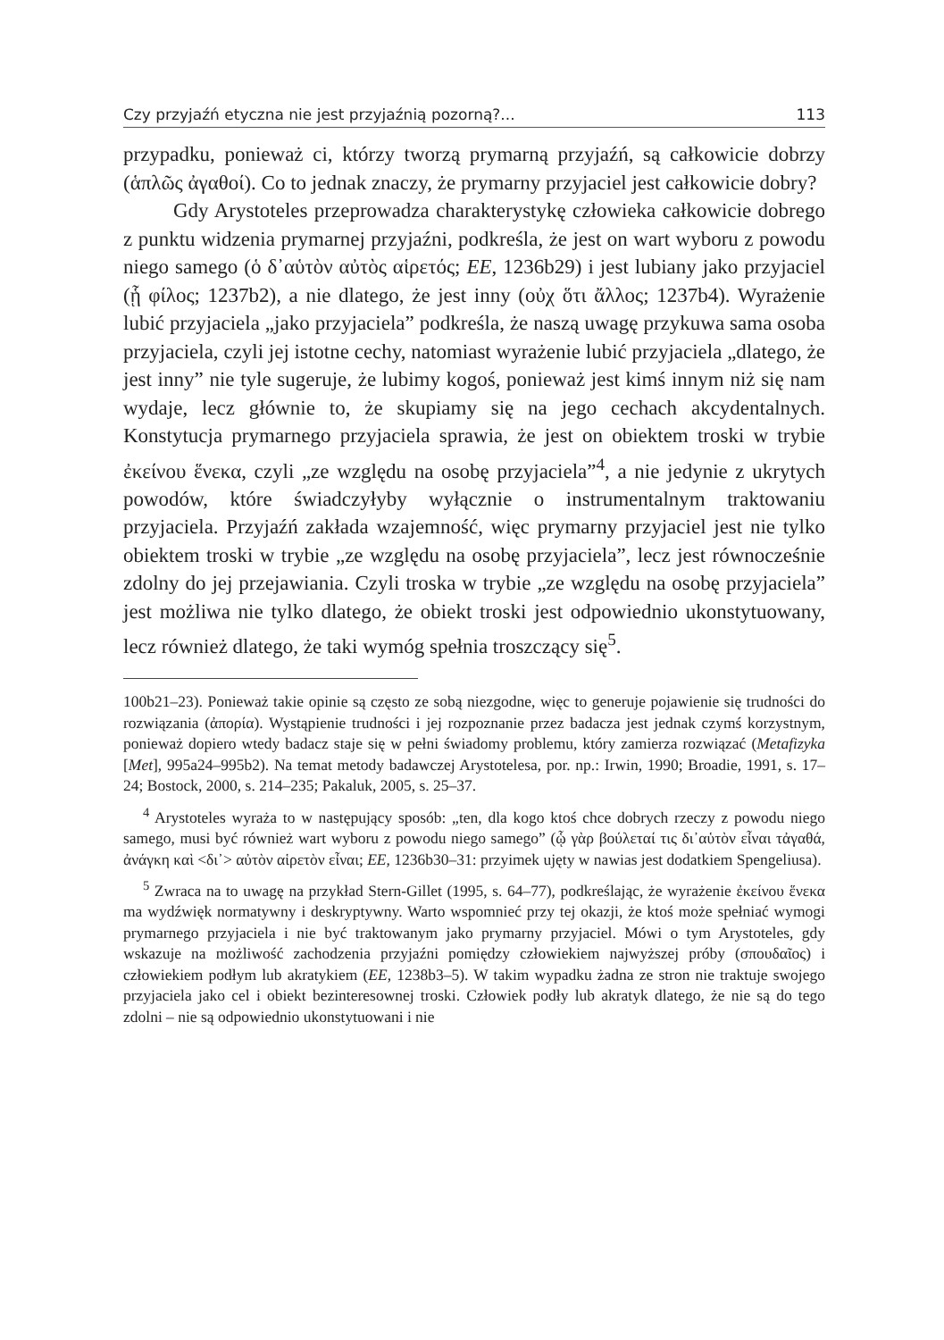Czy przyjaźń etyczna nie jest przyjaźnią pozorną?... 113
przypadku, ponieważ ci, którzy tworzą prymarną przyjaźń, są całkowicie dobrzy (ἁπλῶς ἀγαθοί). Co to jednak znaczy, że prymarny przyjaciel jest całkowicie dobry?
Gdy Arystoteles przeprowadza charakterystykę człowieka całkowicie dobrego z punktu widzenia prymarnej przyjaźni, podkreśla, że jest on wart wyboru z powodu niego samego (ὁ δ᾽αὑτὸν αὐτὸς αἱρετός; EE, 1236b29) i jest lubiany jako przyjaciel (ᾗ φίλος; 1237b2), a nie dlatego, że jest inny (οὐχ ὅτι ἄλλος; 1237b4). Wyrażenie lubić przyjaciela „jako przyjaciela” podkreśla, że naszą uwagę przykuwa sama osoba przyjaciela, czyli jej istotne cechy, natomiast wyrażenie lubić przyjaciela „dlatego, że jest inny” nie tyle sugeruje, że lubimy kogoś, ponieważ jest kimś innym niż się nam wydaje, lecz głównie to, że skupiamy się na jego cechach akcydentalnych. Konstytucja prymarnego przyjaciela sprawia, że jest on obiektem troski w trybie ἐκείνου ἕνεκα, czyli „ze względu na osobę przyjaciela”<sup>4</sup>, a nie jedynie z ukrytych powodów, które świadczyłyby wyłącznie o instrumentalnym traktowaniu przyjaciela. Przyjaźń zakłada wzajemność, więc prymarny przyjaciel jest nie tylko obiektem troski w trybie „ze względu na osobę przyjaciela”, lecz jest równocześnie zdolny do jej przejawiania. Czyli troska w trybie „ze względu na osobę przyjaciela” jest możliwa nie tylko dlatego, że obiekt troski jest odpowiednio ukonstytuowany, lecz również dlatego, że taki wymóg spełnia troszczący się<sup>5</sup>.
100b21–23). Ponieważ takie opinie są często ze sobą niezgodne, więc to generuje pojawienie się trudności do rozwiązania (ἀπορία). Wystąpienie trudności i jej rozpoznanie przez badacza jest jednak czymś korzystnym, ponieważ dopiero wtedy badacz staje się w pełni świadomy problemu, który zamierza rozwiązać (Metafizyka [Met], 995a24–995b2). Na temat metody badawczej Arystotelesa, por. np.: Irwin, 1990; Broadie, 1991, s. 17–24; Bostock, 2000, s. 214–235; Pakaluk, 2005, s. 25–37.
<sup>4</sup> Arystoteles wyraża to w następujący sposób: „ten, dla kogo ktoś chce dobrych rzeczy z powodu niego samego, musi być również wart wyboru z powodu niego samego” (ᾧ γὰρ βούλεταί τις δι᾽αὑτὸν εἶναι τἀγαθά, ἀνάγκη καὶ <δι᾽> αὐτὸν αἱρετὸν εἶναι; EE, 1236b30–31: przyimek ujęty w nawias jest dodatkiem Spengeliusa).
<sup>5</sup> Zwraca na to uwagę na przykład Stern-Gillet (1995, s. 64–77), podkreślając, że wyrażenie ἐκείνου ἕνεκα ma wydźwięk normatywny i deskryptywny. Warto wspomnieć przy tej okazji, że ktoś może spełniać wymogi prymarnego przyjaciela i nie być traktowanym jako prymarny przyjaciel. Mówi o tym Arystoteles, gdy wskazuje na możliwość zachodzenia przyjaźni pomiędzy człowiekiem najwyższej próby (σπουδαῖος) i człowiekiem podłym lub akratykiem (EE, 1238b3–5). W takim wypadku żadna ze stron nie traktuje swojego przyjaciela jako cel i obiekt bezinteresownej troski. Człowiek podły lub akratyk dlatego, że nie są do tego zdolni – nie są odpowiednio ukonstytuowani i nie